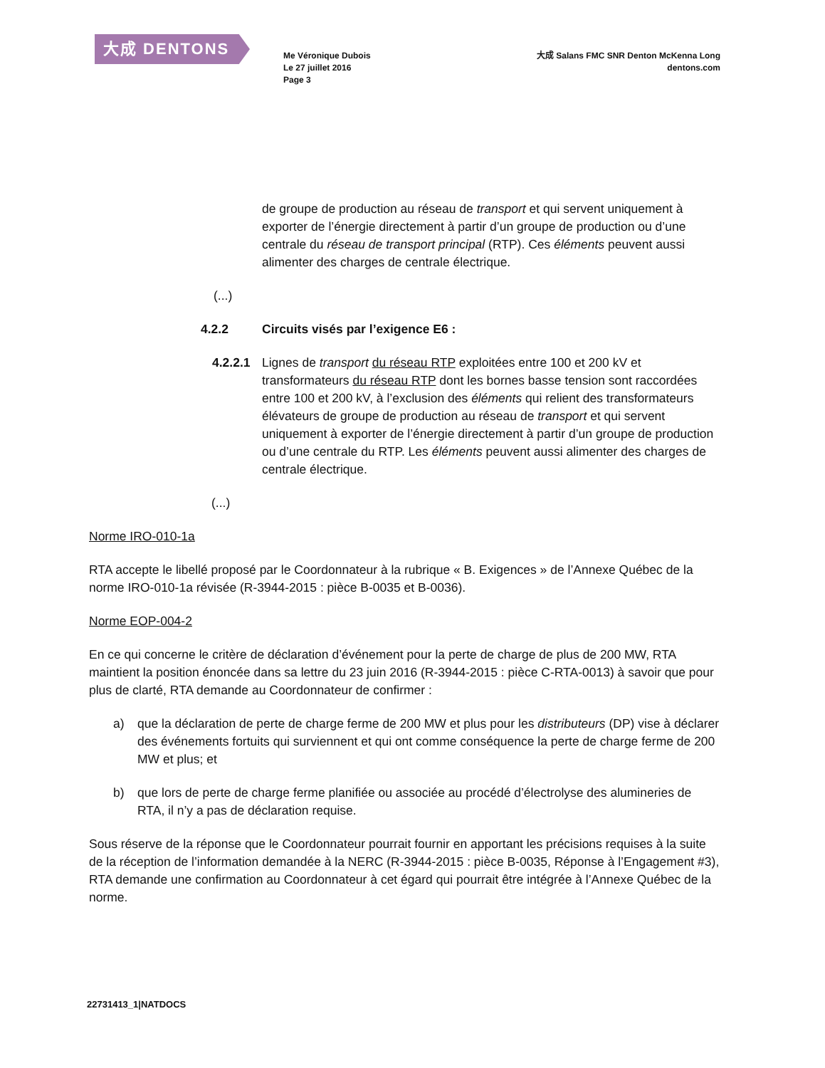大成 DENTONS
Me Véronique Dubois
Le 27 juillet 2016
Page 3
大成 Salans FMC SNR Denton McKenna Long
dentons.com
de groupe de production au réseau de transport et qui servent uniquement à exporter de l’énergie directement à partir d’un groupe de production ou d’une centrale du réseau de transport principal (RTP). Ces éléments peuvent aussi alimenter des charges de centrale électrique.
(...)
4.2.2 Circuits visés par l’exigence E6 :
4.2.2.1 Lignes de transport du réseau RTP exploitées entre 100 et 200 kV et transformateurs du réseau RTP dont les bornes basse tension sont raccordées entre 100 et 200 kV, à l’exclusion des éléments qui relient des transformateurs élévateurs de groupe de production au réseau de transport et qui servent uniquement à exporter de l’énergie directement à partir d’un groupe de production ou d’une centrale du RTP. Les éléments peuvent aussi alimenter des charges de centrale électrique.
(...)
Norme IRO-010-1a
RTA accepte le libellé proposé par le Coordonnateur à la rubrique « B. Exigences » de l’Annexe Québec de la norme IRO-010-1a révisée (R-3944-2015 : pièce B-0035 et B-0036).
Norme EOP-004-2
En ce qui concerne le critère de déclaration d’événement pour la perte de charge de plus de 200 MW, RTA maintient la position énoncée dans sa lettre du 23 juin 2016 (R-3944-2015 : pièce C-RTA-0013) à savoir que pour plus de clarté, RTA demande au Coordonnateur de confirmer :
a) que la déclaration de perte de charge ferme de 200 MW et plus pour les distributeurs (DP) vise à déclarer des événements fortuits qui surviennent et qui ont comme conséquence la perte de charge ferme de 200 MW et plus; et
b) que lors de perte de charge ferme planifiée ou associée au procédé d’électrolyse des alumineries de RTA, il n’y a pas de déclaration requise.
Sous réserve de la réponse que le Coordonnateur pourrait fournir en apportant les précisions requises à la suite de la réception de l’information demandée à la NERC (R-3944-2015 : pièce B-0035, Réponse à l’Engagement #3), RTA demande une confirmation au Coordonnateur à cet égard qui pourrait être intégrée à l’Annexe Québec de la norme.
22731413_1|NATDOCS